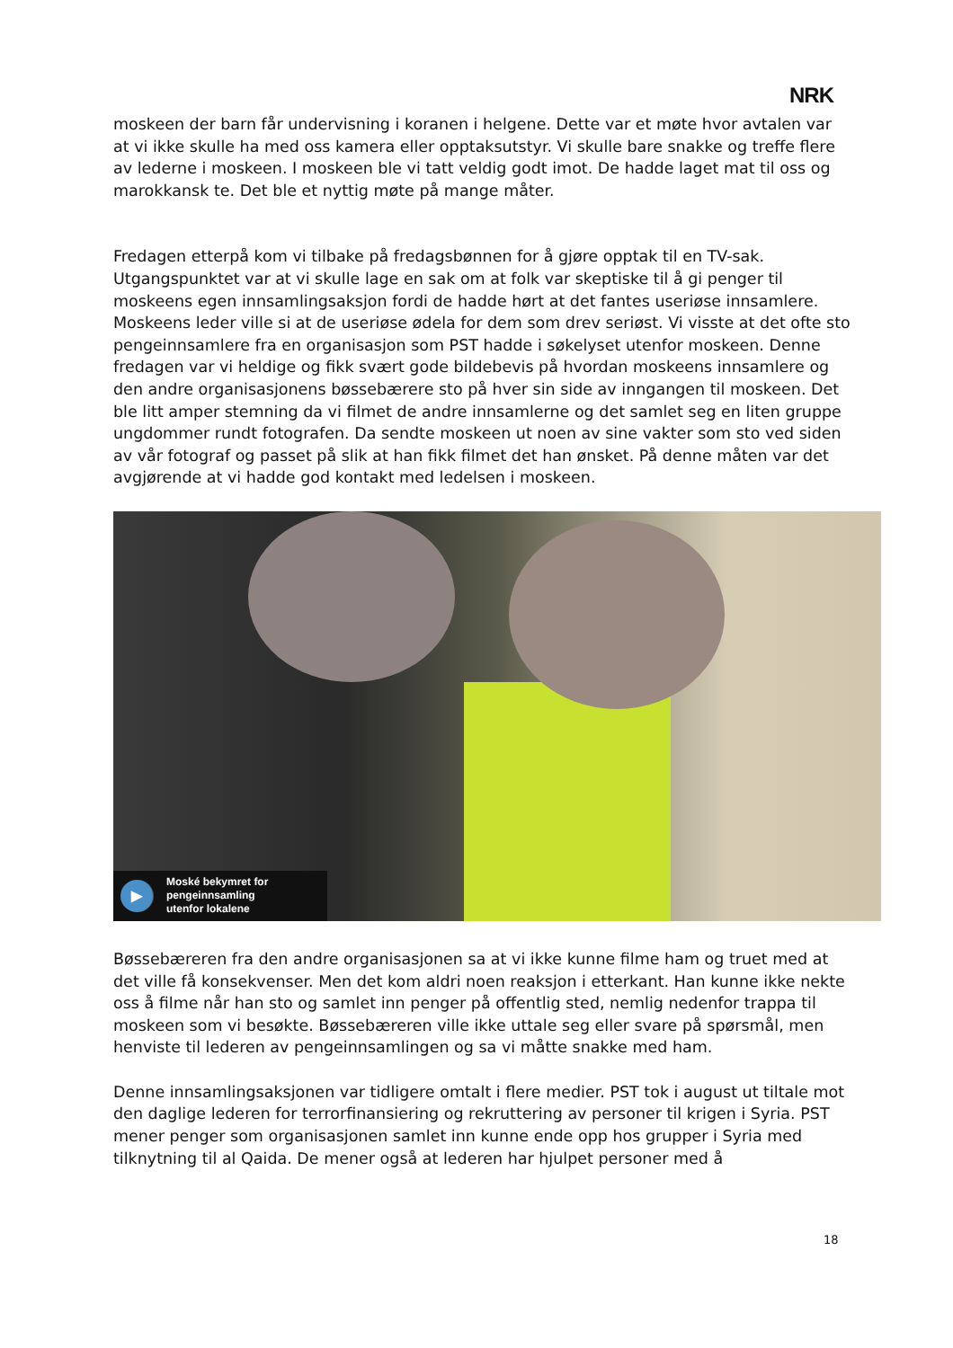NRK
moskeen der barn får undervisning i koranen i helgene. Dette var et møte hvor avtalen var at vi ikke skulle ha med oss kamera eller opptaksutstyr. Vi skulle bare snakke og treffe flere av lederne i moskeen. I moskeen ble vi tatt veldig godt imot. De hadde laget mat til oss og marokkansk te. Det ble et nyttig møte på mange måter.
Fredagen etterpå kom vi tilbake på fredagsbønnen for å gjøre opptak til en TV-sak. Utgangspunktet var at vi skulle lage en sak om at folk var skeptiske til å gi penger til moskeens egen innsamlingsaksjon fordi de hadde hørt at det fantes useriøse innsamlere. Moskeens leder ville si at de useriøse ødela for dem som drev seriøst. Vi visste at det ofte sto pengeinnsamlere fra en organisasjon som PST hadde i søkelyset utenfor moskeen. Denne fredagen var vi heldige og fikk svært gode bildebevis på hvordan moskeens innsamlere og den andre organisasjonens bøssebærere sto på hver sin side av inngangen til moskeen. Det ble litt amper stemning da vi filmet de andre innsamlerne og det samlet seg en liten gruppe ungdommer rundt fotografen. Da sendte moskeen ut noen av sine vakter som sto ved siden av vår fotograf og passet på slik at han fikk filmet det han ønsket. På denne måten var det avgjørende at vi hadde god kontakt med ledelsen i moskeen.
▶
Moské bekymret for
pengeinnsamling
utenfor lokalene
Bøssebæreren fra den andre organisasjonen sa at vi ikke kunne filme ham og truet med at det ville få konsekvenser. Men det kom aldri noen reaksjon i etterkant. Han kunne ikke nekte oss å filme når han sto og samlet inn penger på offentlig sted, nemlig nedenfor trappa til moskeen som vi besøkte. Bøssebæreren ville ikke uttale seg eller svare på spørsmål, men henviste til lederen av pengeinnsamlingen og sa vi måtte snakke med ham.
Denne innsamlingsaksjonen var tidligere omtalt i flere medier. PST tok i august ut tiltale mot den daglige lederen for terrorfinansiering og rekruttering av personer til krigen i Syria. PST mener penger som organisasjonen samlet inn kunne ende opp hos grupper i Syria med tilknytning til al Qaida. De mener også at lederen har hjulpet personer med å
18